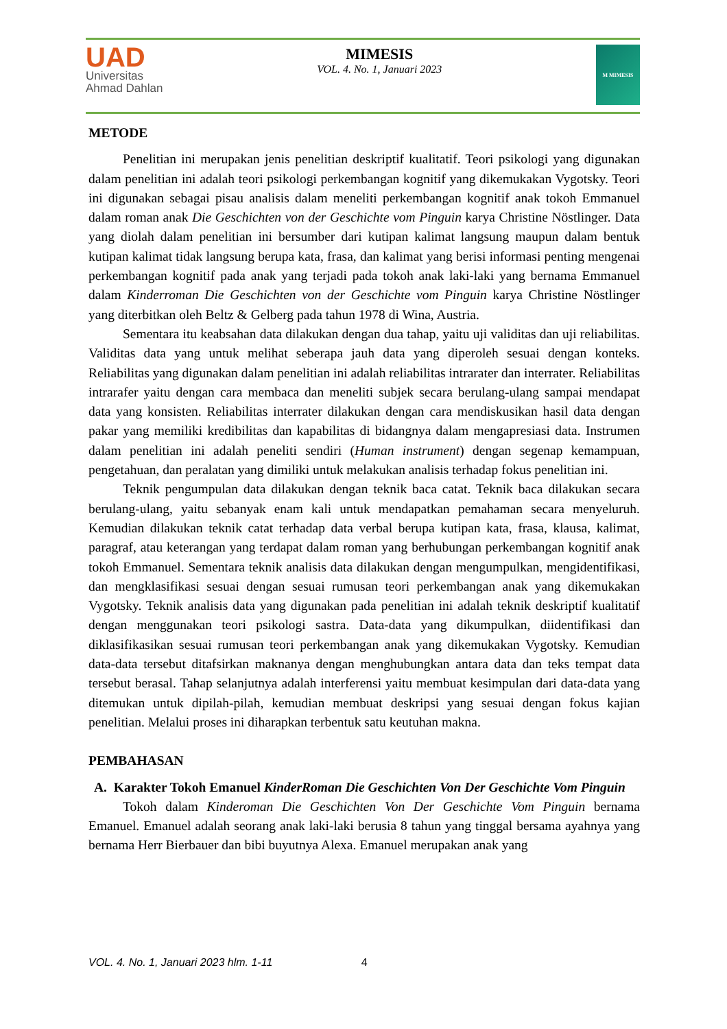UAD
Universitas
Ahmad Dahlan
MIMESIS
VOL. 4. No. 1, Januari 2023
M MIMESIS
METODE
Penelitian ini merupakan jenis penelitian deskriptif kualitatif. Teori psikologi yang digunakan dalam penelitian ini adalah teori psikologi perkembangan kognitif yang dikemukakan Vygotsky. Teori ini digunakan sebagai pisau analisis dalam meneliti perkembangan kognitif anak tokoh Emmanuel dalam roman anak Die Geschichten von der Geschichte vom Pinguin karya Christine Nöstlinger. Data yang diolah dalam penelitian ini bersumber dari kutipan kalimat langsung maupun dalam bentuk kutipan kalimat tidak langsung berupa kata, frasa, dan kalimat yang berisi informasi penting mengenai perkembangan kognitif pada anak yang terjadi pada tokoh anak laki-laki yang bernama Emmanuel dalam Kinderroman Die Geschichten von der Geschichte vom Pinguin karya Christine Nöstlinger yang diterbitkan oleh Beltz & Gelberg pada tahun 1978 di Wina, Austria.
Sementara itu keabsahan data dilakukan dengan dua tahap, yaitu uji validitas dan uji reliabilitas. Validitas data yang untuk melihat seberapa jauh data yang diperoleh sesuai dengan konteks. Reliabilitas yang digunakan dalam penelitian ini adalah reliabilitas intrarater dan interrater. Reliabilitas intrarafer yaitu dengan cara membaca dan meneliti subjek secara berulang-ulang sampai mendapat data yang konsisten. Reliabilitas interrater dilakukan dengan cara mendiskusikan hasil data dengan pakar yang memiliki kredibilitas dan kapabilitas di bidangnya dalam mengapresiasi data. Instrumen dalam penelitian ini adalah peneliti sendiri (Human instrument) dengan segenap kemampuan, pengetahuan, dan peralatan yang dimiliki untuk melakukan analisis terhadap fokus penelitian ini.
Teknik pengumpulan data dilakukan dengan teknik baca catat. Teknik baca dilakukan secara berulang-ulang, yaitu sebanyak enam kali untuk mendapatkan pemahaman secara menyeluruh. Kemudian dilakukan teknik catat terhadap data verbal berupa kutipan kata, frasa, klausa, kalimat, paragraf, atau keterangan yang terdapat dalam roman yang berhubungan perkembangan kognitif anak tokoh Emmanuel. Sementara teknik analisis data dilakukan dengan mengumpulkan, mengidentifikasi, dan mengklasifikasi sesuai dengan sesuai rumusan teori perkembangan anak yang dikemukakan Vygotsky. Teknik analisis data yang digunakan pada penelitian ini adalah teknik deskriptif kualitatif dengan menggunakan teori psikologi sastra. Data-data yang dikumpulkan, diidentifikasi dan diklasifikasikan sesuai rumusan teori perkembangan anak yang dikemukakan Vygotsky. Kemudian data-data tersebut ditafsirkan maknanya dengan menghubungkan antara data dan teks tempat data tersebut berasal. Tahap selanjutnya adalah interferensi yaitu membuat kesimpulan dari data-data yang ditemukan untuk dipilah-pilah, kemudian membuat deskripsi yang sesuai dengan fokus kajian penelitian. Melalui proses ini diharapkan terbentuk satu keutuhan makna.
PEMBAHASAN
A. Karakter Tokoh Emanuel KinderRoman Die Geschichten Von Der Geschichte Vom Pinguin
Tokoh dalam Kinderoman Die Geschichten Von Der Geschichte Vom Pinguin bernama Emanuel. Emanuel adalah seorang anak laki-laki berusia 8 tahun yang tinggal bersama ayahnya yang bernama Herr Bierbauer dan bibi buyutnya Alexa. Emanuel merupakan anak yang
VOL. 4. No. 1, Januari 2023 hlm. 1-11 4